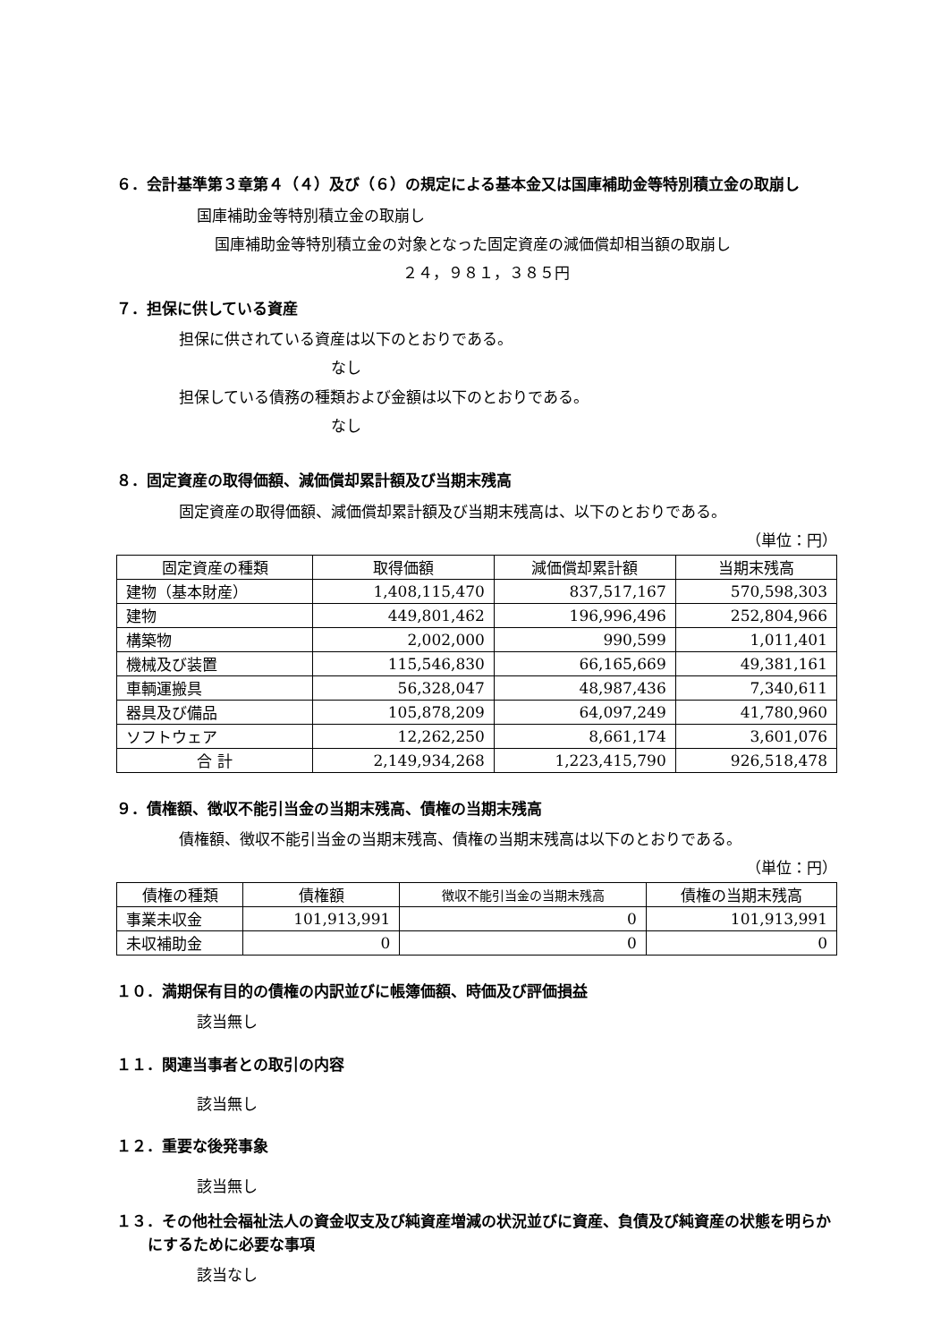６．会計基準第３章第４（４）及び（６）の規定による基本金又は国庫補助金等特別積立金の取崩し
国庫補助金等特別積立金の取崩し
国庫補助金等特別積立金の対象となった固定資産の減価償却相当額の取崩し
２４，９８１，３８５円
７．担保に供している資産
担保に供されている資産は以下のとおりである。
なし
担保している債務の種類および金額は以下のとおりである。
なし
８．固定資産の取得価額、減価償却累計額及び当期末残高
固定資産の取得価額、減価償却累計額及び当期末残高は、以下のとおりである。
（単位：円）
| 固定資産の種類 | 取得価額 | 減価償却累計額 | 当期末残高 |
| --- | --- | --- | --- |
| 建物（基本財産） | 1,408,115,470 | 837,517,167 | 570,598,303 |
| 建物 | 449,801,462 | 196,996,496 | 252,804,966 |
| 構築物 | 2,002,000 | 990,599 | 1,011,401 |
| 機械及び装置 | 115,546,830 | 66,165,669 | 49,381,161 |
| 車輌運搬具 | 56,328,047 | 48,987,436 | 7,340,611 |
| 器具及び備品 | 105,878,209 | 64,097,249 | 41,780,960 |
| ソフトウェア | 12,262,250 | 8,661,174 | 3,601,076 |
| 合 計 | 2,149,934,268 | 1,223,415,790 | 926,518,478 |
９．債権額、徴収不能引当金の当期末残高、債権の当期末残高
債権額、徴収不能引当金の当期末残高、債権の当期末残高は以下のとおりである。
（単位：円）
| 債権の種類 | 債権額 | 徴収不能引当金の当期末残高 | 債権の当期末残高 |
| --- | --- | --- | --- |
| 事業未収金 | 101,913,991 | 0 | 101,913,991 |
| 未収補助金 | 0 | 0 | 0 |
１０．満期保有目的の債権の内訳並びに帳簿価額、時価及び評価損益
該当無し
１１．関連当事者との取引の内容
該当無し
１２．重要な後発事象
該当無し
１３．その他社会福祉法人の資金収支及び純資産増減の状況並びに資産、負債及び純資産の状態を明らかにするために必要な事項
該当なし